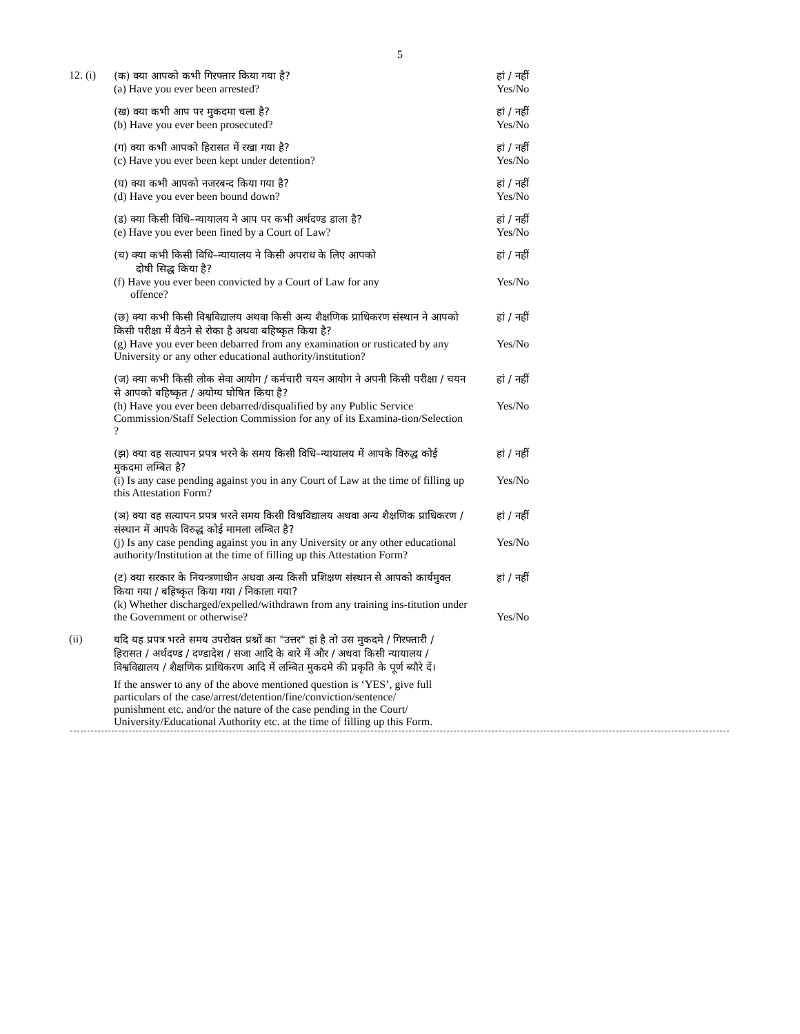5
12. (i)
(क) क्या आपको कभी गिरफ्तार किया गया है?
(a) Have you ever been arrested?
हां / नहीं
Yes/No
(ख) क्या कभी आप पर मुकदमा चला है?
(b) Have you ever been prosecuted?
हां / नहीं
Yes/No
(ग) क्या कभी आपको हिरासत में रखा गया है?
(c) Have you ever been kept under detention?
हां / नहीं
Yes/No
(घ) क्या कभी आपको नजरबन्द किया गया है?
(d) Have you ever been bound down?
हां / नहीं
Yes/No
(ड) क्या किसी विधि–न्यायालय ने आप पर कभी अर्थदण्ड डाला है?
(e) Have you ever been fined by a Court of Law?
हां / नहीं
Yes/No
(च) क्या कभी किसी विधि–न्यायालय ने किसी अपराध के लिए आपको
दोषी सिद्ध किया है?
हां / नहीं
(f) Have you ever been convicted by a Court of Law for any
offence?
Yes/No
(छ) क्या कभी किसी विश्वविद्यालय अथवा किसी अन्य शैक्षणिक प्राधिकरण संस्थान ने आपको किसी परीक्षा में बैठने से रोका है अथवा बहिष्कृत किया है?
हां / नहीं
(g) Have you ever been debarred from any examination or rusticated by any University or any other educational authority/institution?
Yes/No
(ज) क्या कभी किसी लोक सेवा आयोग / कर्मचारी चयन आयोग ने अपनी किसी परीक्षा / चयन से आपको बहिष्कृत / अयोग्य घोषित किया है?
हां / नहीं
(h) Have you ever been debarred/disqualified by any Public Service Commission/Staff Selection Commission for any of its Examina-tion/Selection ?
Yes/No
(झ) क्या वह सत्यापन प्रपत्र भरने के समय किसी विधि–न्यायालय में आपके विरुद्ध कोई मुकदमा लम्बित है?
हां / नहीं
(i) Is any case pending against you in any Court of Law at the time of filling up this Attestation Form?
Yes/No
(ञ) क्या वह सत्यापन प्रपत्र भरते समय किसी विश्वविद्यालय अथवा अन्य शैक्षणिक प्राधिकरण / संस्थान में आपके विरुद्ध कोई मामला लम्बित है?
हां / नहीं
(j) Is any case pending against you in any University or any other educational authority/Institution at the time of filling up this Attestation Form?
Yes/No
(ट) क्या सरकार के नियन्त्रणाधीन अथवा अन्य किसी प्रशिक्षण संस्थान से आपको कार्यमुक्त किया गया / बहिष्कृत किया गया / निकाला गया?
हां / नहीं
(k) Whether discharged/expelled/withdrawn from any training ins-titution under the Government or otherwise?
Yes/No
(ii)
यदि यह प्रपत्र भरते समय उपरोक्त प्रश्नों का "उत्तर" हां है तो उस मुकदमे / गिरफ्तारी / हिरासत / अर्थदण्ड / दण्डादेश / सजा आदि के बारे में और / अथवा किसी न्यायालय / विश्वविद्यालय / शैक्षणिक प्राधिकरण आदि में लम्बित मुकदमे की प्रकृति के पूर्ण ब्यौरे दें।
If the answer to any of the above mentioned question is ‘YES’, give full particulars of the case/arrest/detention/fine/conviction/sentence/ punishment etc. and/or the nature of the case pending in the Court/ University/Educational Authority etc. at the time of filling up this Form.